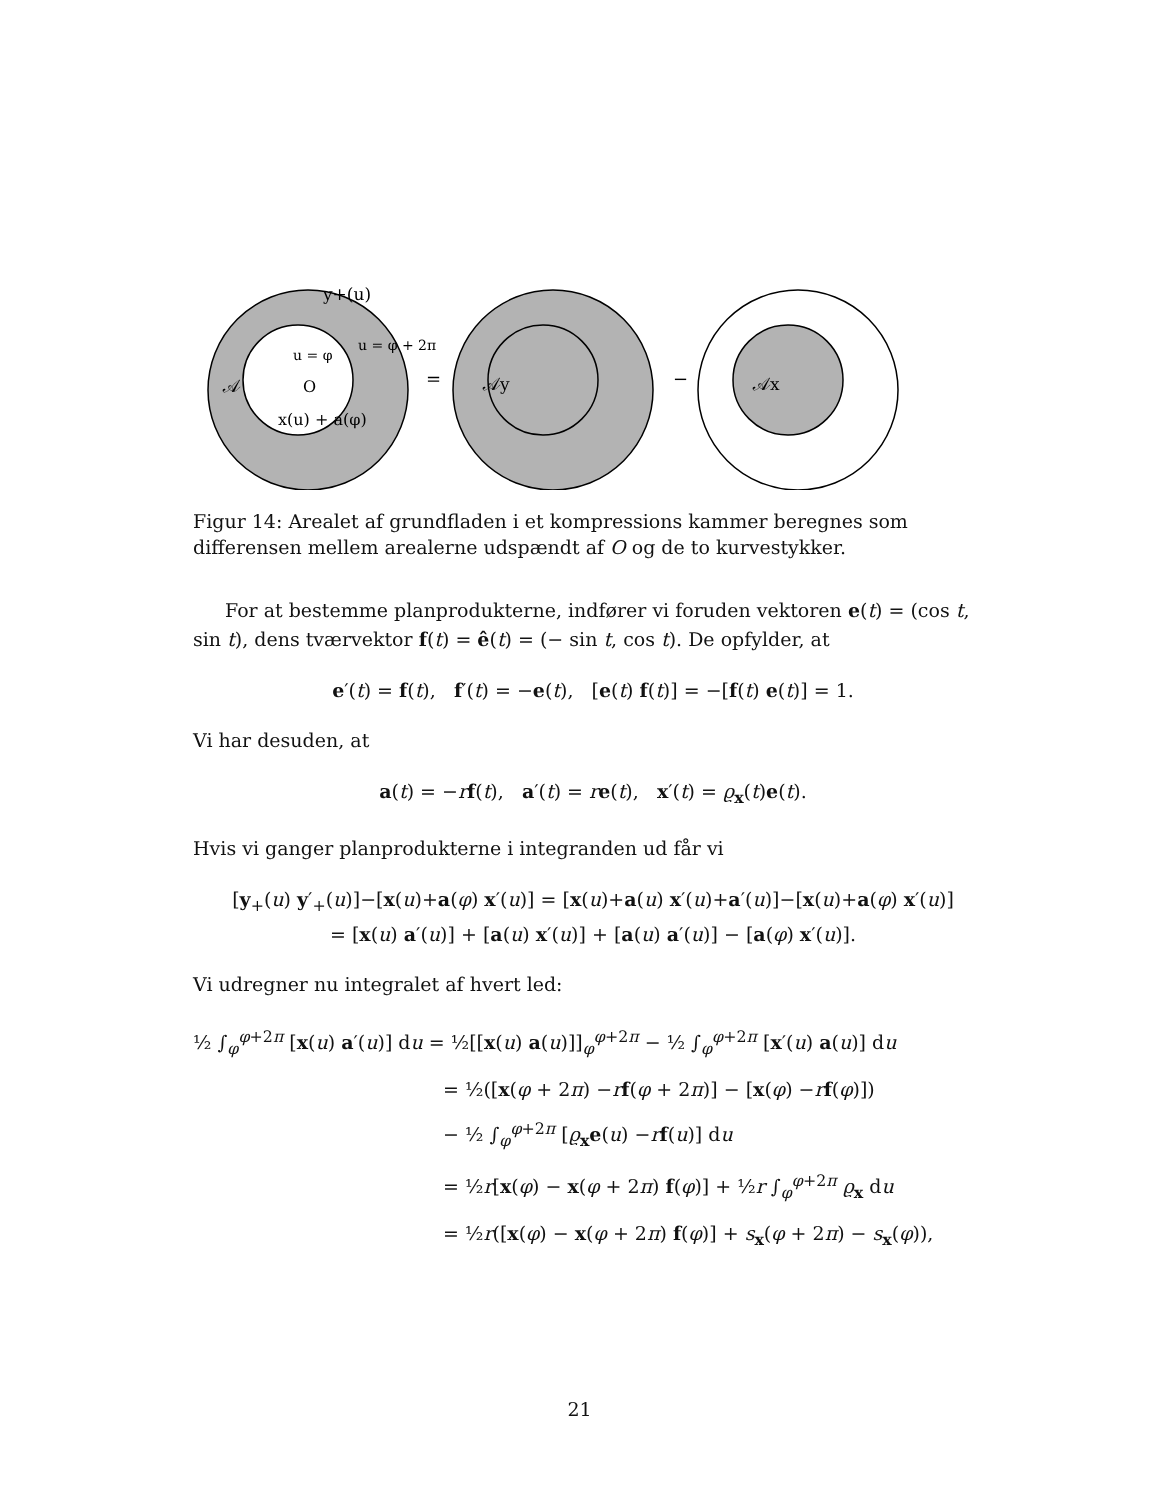y+(u)
u = φ
u = φ + 2π
𝒜
O
x(u) + a(φ)
=
𝒜y
−
𝒜x
Figur 14: Arealet af grundfladen i et kompressions kammer beregnes som differensen mellem arealerne udspændt af O og de to kurvestykker.
For at bestemme planprodukterne, indfører vi foruden vektoren e(t) = (cos t, sin t), dens tværvektor f(t) = ê(t) = (− sin t, cos t). De opfylder, at
e′(t) = f(t), f′(t) = −e(t), [e(t) f(t)] = −[f(t) e(t)] = 1.
Vi har desuden, at
a(t) = −rf(t), a′(t) = re(t), x′(t) = ϱ<sub>x</sub>(t)e(t).
Hvis vi ganger planprodukterne i integranden ud får vi
[y<sub>+</sub>(u) y′<sub>+</sub>(u)]−[x(u)+a(φ) x′(u)] = [x(u)+a(u) x′(u)+a′(u)]−[x(u)+a(φ) x′(u)]
= [x(u) a′(u)] + [a(u) x′(u)] + [a(u) a′(u)] − [a(φ) x′(u)].
Vi udregner nu integralet af hvert led:
½ ∫<sub>φ</sub><sup>φ+2π</sup> [x(u) a′(u)] du = ½[[x(u) a(u)]]<sub>φ</sub><sup>φ+2π</sup> − ½ ∫<sub>φ</sub><sup>φ+2π</sup> [x′(u) a(u)] du
= ½([x(φ + 2π) −rf(φ + 2π)] − [x(φ) −rf(φ)])
− ½ ∫<sub>φ</sub><sup>φ+2π</sup> [ϱ<sub>x</sub>e(u) −rf(u)] du
= ½r[x(φ) − x(φ + 2π) f(φ)] + ½r ∫<sub>φ</sub><sup>φ+2π</sup> ϱ<sub>x</sub> du
= ½r([x(φ) − x(φ + 2π) f(φ)] + s<sub>x</sub>(φ + 2π) − s<sub>x</sub>(φ)),
21